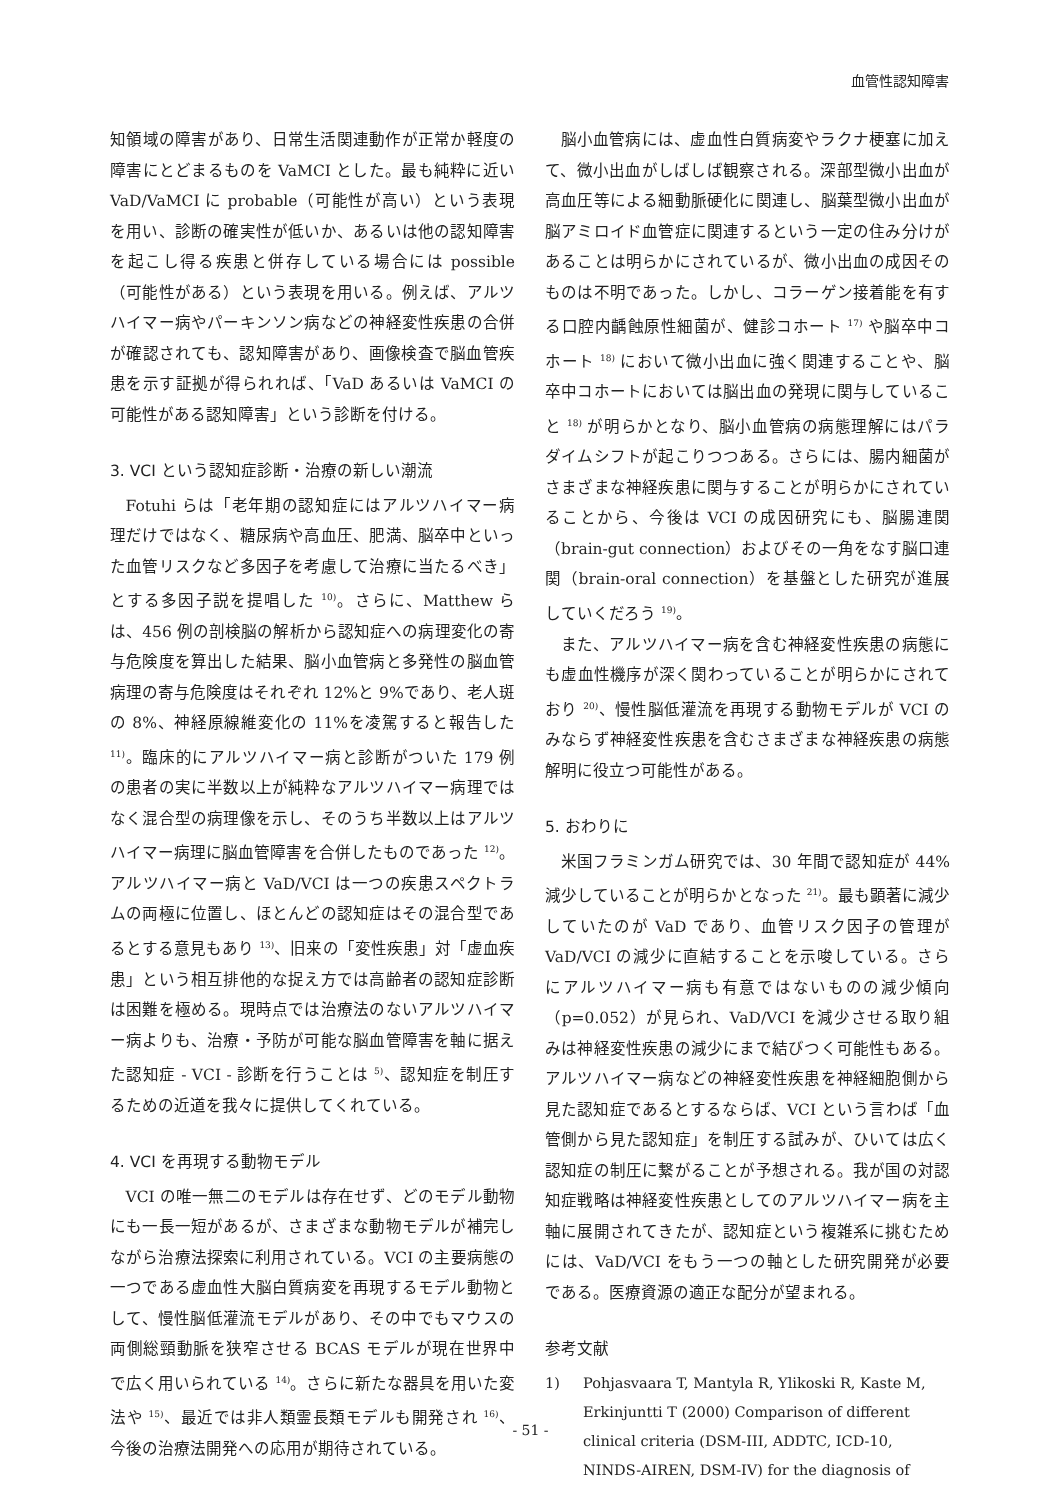血管性認知障害
知領域の障害があり、日常生活関連動作が正常か軽度の障害にとどまるものを VaMCI とした。最も純粋に近い VaD/VaMCI に probable（可能性が高い）という表現を用い、診断の確実性が低いか、あるいは他の認知障害を起こし得る疾患と併存している場合には possible（可能性がある）という表現を用いる。例えば、アルツハイマー病やパーキンソン病などの神経変性疾患の合併が確認されても、認知障害があり、画像検査で脳血管疾患を示す証拠が得られれば、「VaD あるいは VaMCI の可能性がある認知障害」という診断を付ける。
3. VCI という認知症診断・治療の新しい潮流
Fotuhi らは「老年期の認知症にはアルツハイマー病理だけではなく、糖尿病や高血圧、肥満、脳卒中といった血管リスクなど多因子を考慮して治療に当たるべき」とする多因子説を提唱した <sup>10)</sup>。さらに、Matthew らは、456 例の剖検脳の解析から認知症への病理変化の寄与危険度を算出した結果、脳小血管病と多発性の脳血管病理の寄与危険度はそれぞれ 12%と 9%であり、老人斑の 8%、神経原線維変化の 11%を凌駕すると報告した <sup>11)</sup>。臨床的にアルツハイマー病と診断がついた 179 例の患者の実に半数以上が純粋なアルツハイマー病理ではなく混合型の病理像を示し、そのうち半数以上はアルツハイマー病理に脳血管障害を合併したものであった <sup>12)</sup>。アルツハイマー病と VaD/VCI は一つの疾患スペクトラムの両極に位置し、ほとんどの認知症はその混合型であるとする意見もあり <sup>13)</sup>、旧来の「変性疾患」対「虚血疾患」という相互排他的な捉え方では高齢者の認知症診断は困難を極める。現時点では治療法のないアルツハイマー病よりも、治療・予防が可能な脳血管障害を軸に据えた認知症 - VCI - 診断を行うことは <sup>5)</sup>、認知症を制圧するための近道を我々に提供してくれている。
4. VCI を再現する動物モデル
VCI の唯一無二のモデルは存在せず、どのモデル動物にも一長一短があるが、さまざまな動物モデルが補完しながら治療法探索に利用されている。VCI の主要病態の一つである虚血性大脳白質病変を再現するモデル動物として、慢性脳低灌流モデルがあり、その中でもマウスの両側総頸動脈を狭窄させる BCAS モデルが現在世界中で広く用いられている <sup>14)</sup>。さらに新たな器具を用いた変法や <sup>15)</sup>、最近では非人類霊長類モデルも開発され <sup>16)</sup>、今後の治療法開発への応用が期待されている。
脳小血管病には、虚血性白質病変やラクナ梗塞に加えて、微小出血がしばしば観察される。深部型微小出血が高血圧等による細動脈硬化に関連し、脳葉型微小出血が脳アミロイド血管症に関連するという一定の住み分けがあることは明らかにされているが、微小出血の成因そのものは不明であった。しかし、コラーゲン接着能を有する口腔内齲蝕原性細菌が、健診コホート <sup>17)</sup> や脳卒中コホート <sup>18)</sup> において微小出血に強く関連することや、脳卒中コホートにおいては脳出血の発現に関与していること <sup>18)</sup> が明らかとなり、脳小血管病の病態理解にはパラダイムシフトが起こりつつある。さらには、腸内細菌がさまざまな神経疾患に関与することが明らかにされていることから、今後は VCI の成因研究にも、脳腸連関（brain-gut connection）およびその一角をなす脳口連関（brain-oral connection）を基盤とした研究が進展していくだろう <sup>19)</sup>。
また、アルツハイマー病を含む神経変性疾患の病態にも虚血性機序が深く関わっていることが明らかにされており <sup>20)</sup>、慢性脳低灌流を再現する動物モデルが VCI のみならず神経変性疾患を含むさまざまな神経疾患の病態解明に役立つ可能性がある。
5. おわりに
米国フラミンガム研究では、30 年間で認知症が 44%減少していることが明らかとなった <sup>21)</sup>。最も顕著に減少していたのが VaD であり、血管リスク因子の管理が VaD/VCI の減少に直結することを示唆している。さらにアルツハイマー病も有意ではないものの減少傾向（p=0.052）が見られ、VaD/VCI を減少させる取り組みは神経変性疾患の減少にまで結びつく可能性もある。アルツハイマー病などの神経変性疾患を神経細胞側から見た認知症であるとするならば、VCI という言わば「血管側から見た認知症」を制圧する試みが、ひいては広く認知症の制圧に繋がることが予想される。我が国の対認知症戦略は神経変性疾患としてのアルツハイマー病を主軸に展開されてきたが、認知症という複雑系に挑むためには、VaD/VCI をもう一つの軸とした研究開発が必要である。医療資源の適正な配分が望まれる。
参考文献
1) Pohjasvaara T, Mantyla R, Ylikoski R, Kaste M, Erkinjuntti T (2000) Comparison of different clinical criteria (DSM-III, ADDTC, ICD-10, NINDS-AIREN, DSM-IV) for the diagnosis of
- 51 -